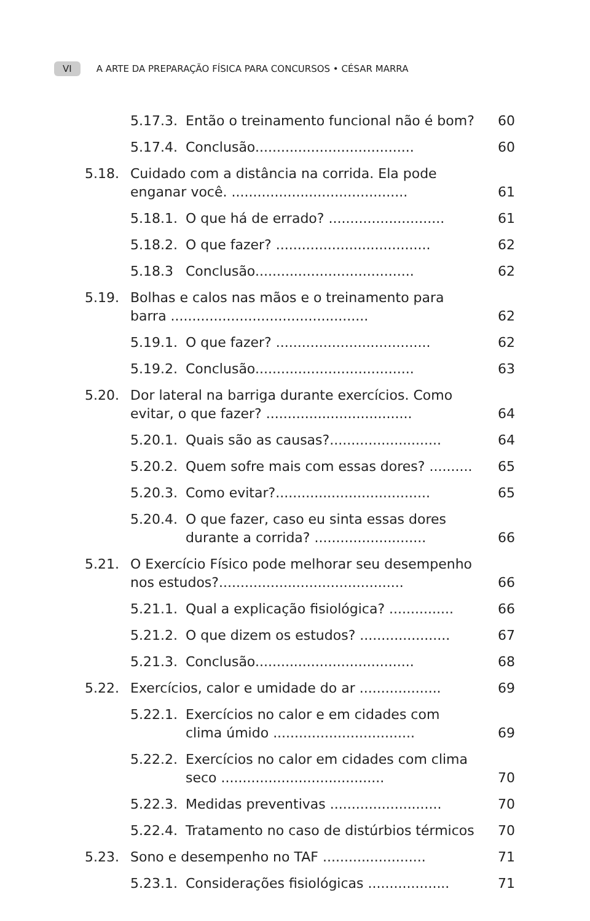VI A ARTE DA PREPARAÇÃO FÍSICA PARA CONCURSOS • CÉSAR MARRA
5.17.3. Então o treinamento funcional não é bom? 60
5.17.4. Conclusão..................................... 60
5.18. Cuidado com a distância na corrida. Ela pode enganar você. ......................................... 61
5.18.1. O que há de errado? ........................... 61
5.18.2. O que fazer? .................................... 62
5.18.3 Conclusão..................................... 62
5.19. Bolhas e calos nas mãos e o treinamento para barra .............................................. 62
5.19.1. O que fazer? .................................... 62
5.19.2. Conclusão..................................... 63
5.20. Dor lateral na barriga durante exercícios. Como evitar, o que fazer? .................................. 64
5.20.1. Quais são as causas?.......................... 64
5.20.2. Quem sofre mais com essas dores? .......... 65
5.20.3. Como evitar?.................................... 65
5.20.4. O que fazer, caso eu sinta essas dores durante a corrida? .......................... 66
5.21. O Exercício Físico pode melhorar seu desempenho nos estudos?........................................... 66
5.21.1. Qual a explicação fisiológica? ............... 66
5.21.2. O que dizem os estudos? ..................... 67
5.21.3. Conclusão..................................... 68
5.22. Exercícios, calor e umidade do ar ................... 69
5.22.1. Exercícios no calor e em cidades com clima úmido ................................. 69
5.22.2. Exercícios no calor em cidades com clima seco ...................................... 70
5.22.3. Medidas preventivas .......................... 70
5.22.4. Tratamento no caso de distúrbios térmicos 70
5.23. Sono e desempenho no TAF ........................ 71
5.23.1. Considerações fisiológicas ................... 71